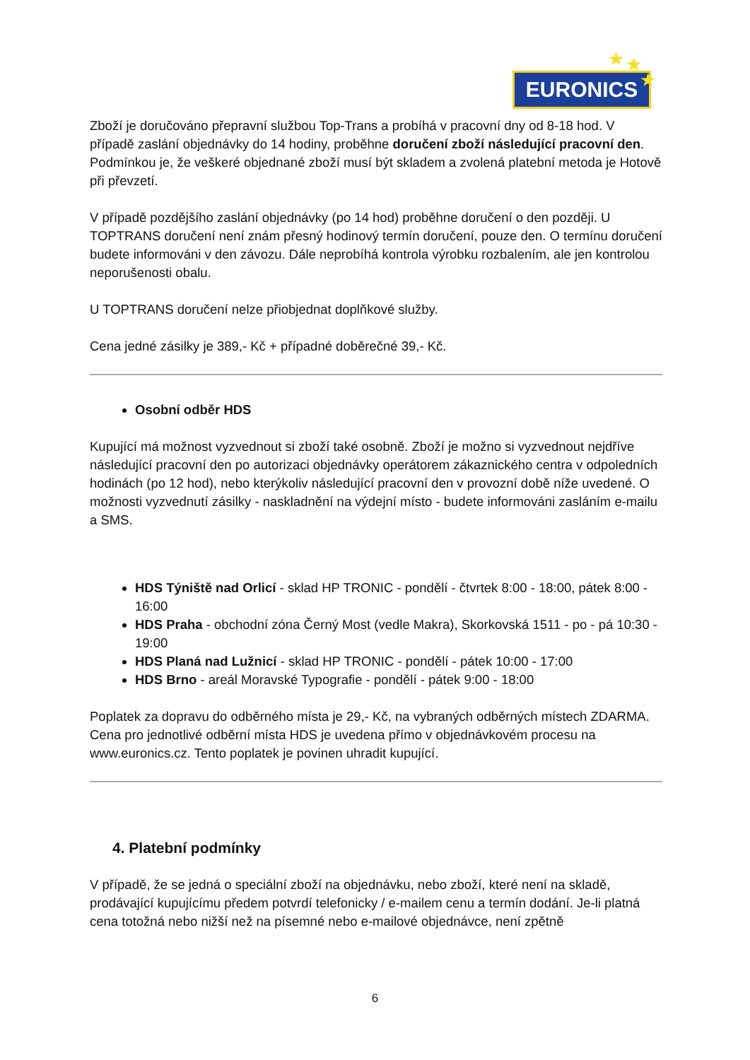EURONICS
★ ★
★
Zboží je doručováno přepravní službou Top-Trans a probíhá v pracovní dny od 8-18 hod. V případě zaslání objednávky do 14 hodiny, proběhne doručení zboží následující pracovní den. Podmínkou je, že veškeré objednané zboží musí být skladem a zvolená platební metoda je Hotově při převzetí.
V případě pozdějšího zaslání objednávky (po 14 hod) proběhne doručení o den později. U TOPTRANS doručení není znám přesný hodinový termín doručení, pouze den. O termínu doručení budete informováni v den závozu. Dále neprobíhá kontrola výrobku rozbalením, ale jen kontrolou neporušenosti obalu.
U TOPTRANS doručení nelze přiobjednat doplňkové služby.
Cena jedné zásilky je 389,- Kč + případné doběrečné 39,- Kč.
Osobní odběr HDS
Kupující má možnost vyzvednout si zboží také osobně. Zboží je možno si vyzvednout nejdříve následující pracovní den po autorizaci objednávky operátorem zákaznického centra v odpoledních hodinách (po 12 hod), nebo kterýkoliv následující pracovní den v provozní době níže uvedené. O možnosti vyzvednutí zásilky - naskladnění na výdejní místo - budete informováni zasláním e-mailu a SMS.
HDS Týniště nad Orlicí - sklad HP TRONIC - pondělí - čtvrtek 8:00 - 18:00, pátek 8:00 - 16:00
HDS Praha - obchodní zóna Černý Most (vedle Makra), Skorkovská 1511 - po - pá 10:30 - 19:00
HDS Planá nad Lužnicí - sklad HP TRONIC - pondělí - pátek 10:00 - 17:00
HDS Brno - areál Moravské Typografie - pondělí - pátek 9:00 - 18:00
Poplatek za dopravu do odběrného místa je 29,- Kč, na vybraných odběrných místech ZDARMA. Cena pro jednotlivé odběrní místa HDS je uvedena přímo v objednávkovém procesu na www.euronics.cz. Tento poplatek je povinen uhradit kupující.
4. Platební podmínky
V případě, že se jedná o speciální zboží na objednávku, nebo zboží, které není na skladě, prodávající kupujícímu předem potvrdí telefonicky / e-mailem cenu a termín dodání. Je-li platná cena totožná nebo nižší než na písemné nebo e-mailové objednávce, není zpětně
6